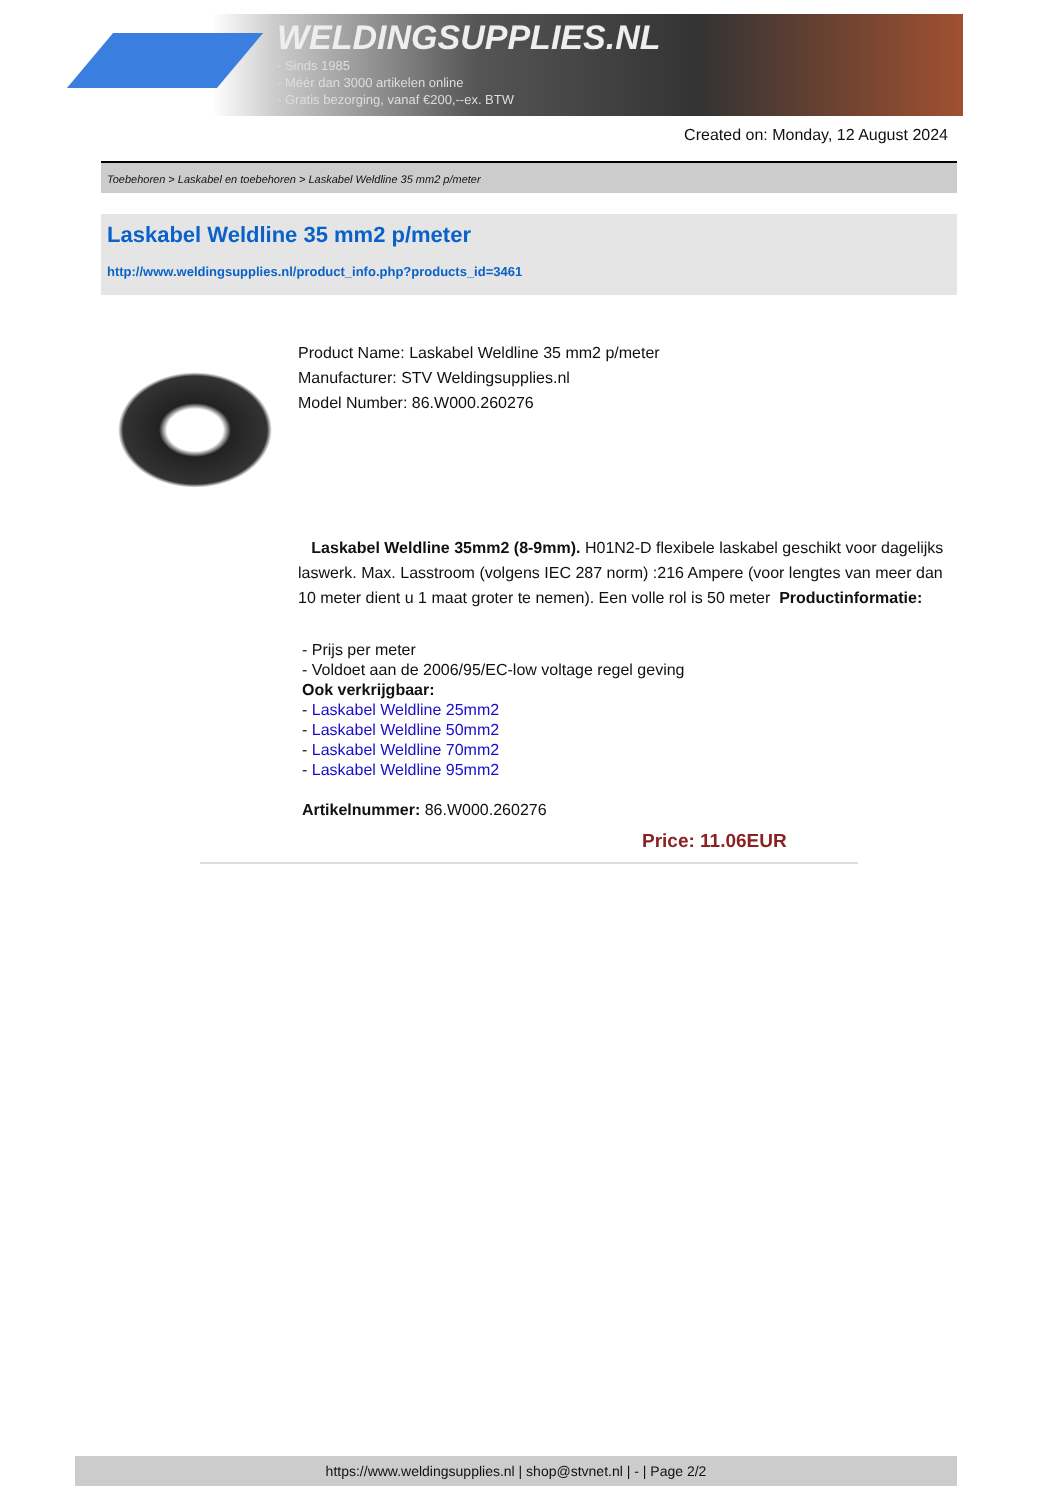WELDINGSUPPLIES.NL
- Sinds 1985
- Méér dan 3000 artikelen online
- Gratis bezorging, vanaf €200,--ex. BTW
Created on: Monday, 12 August 2024
Toebehoren > Laskabel en toebehoren > Laskabel Weldline 35 mm2 p/meter
Laskabel Weldline 35 mm2 p/meter
http://www.weldingsupplies.nl/product_info.php?products_id=3461
Product Name: Laskabel Weldline 35 mm2 p/meter
Manufacturer: STV Weldingsupplies.nl
Model Number: 86.W000.260276
Laskabel Weldline 35mm2 (8-9mm). H01N2-D flexibele laskabel geschikt voor dagelijks laswerk. Max. Lasstroom (volgens IEC 287 norm) :216 Ampere (voor lengtes van meer dan 10 meter dient u 1 maat groter te nemen). Een volle rol is 50 meter Productinformatie:
- Prijs per meter
- Voldoet aan de 2006/95/EC-low voltage regel geving
Ook verkrijgbaar:
- Laskabel Weldline 25mm2
- Laskabel Weldline 50mm2
- Laskabel Weldline 70mm2
- Laskabel Weldline 95mm2
Artikelnummer: 86.W000.260276
Price: 11.06EUR
https://www.weldingsupplies.nl | shop@stvnet.nl | - | Page 2/2